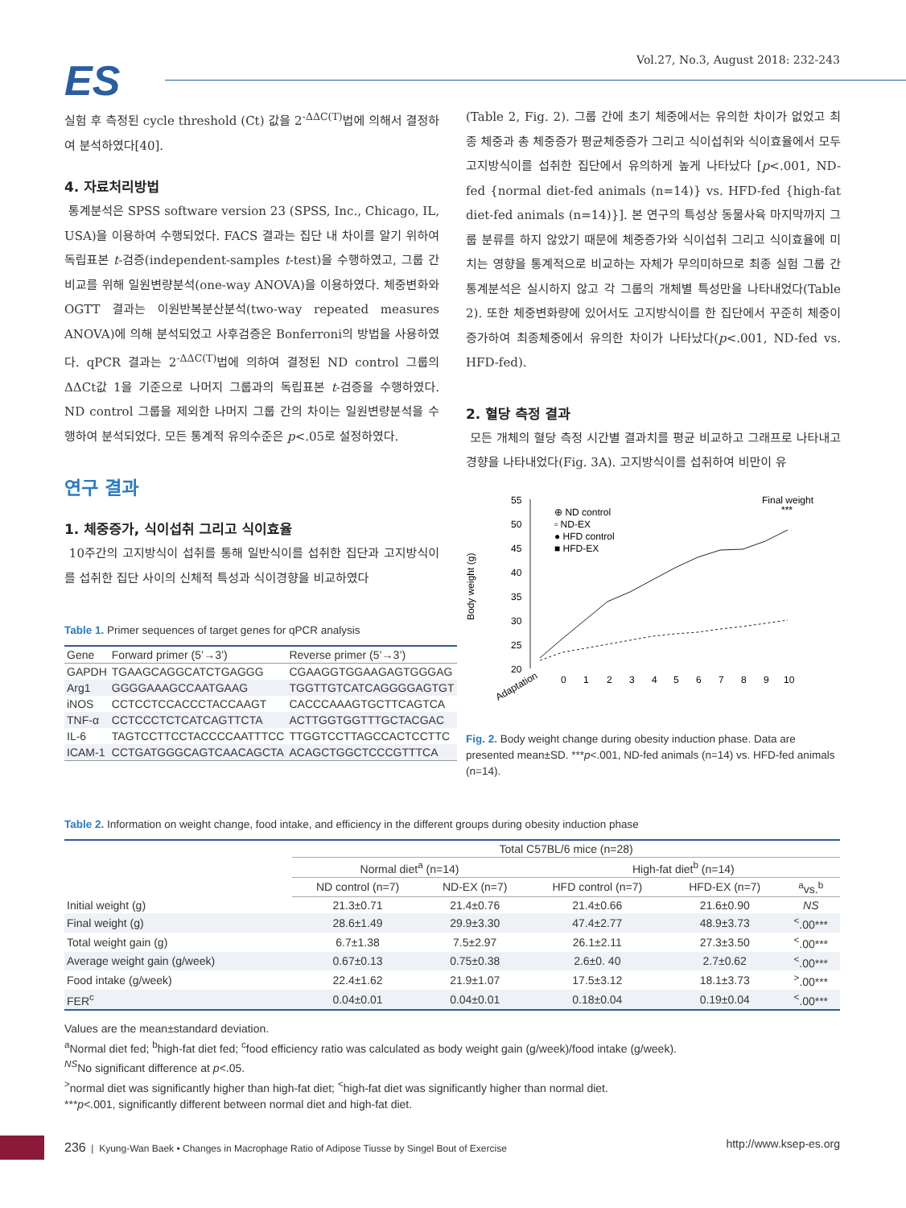ES
Vol.27, No.3, August 2018: 232-243
실험 후 측정된 cycle threshold (Ct) 값을 2<sup>-ΔΔC(T)</sup>법에 의해서 결정하여 분석하였다[40].
4. 자료처리방법
통계분석은 SPSS software version 23 (SPSS, Inc., Chicago, IL, USA)을 이용하여 수행되었다. FACS 결과는 집단 내 차이를 알기 위하여 독립표본 t-검증(independent-samples t-test)을 수행하였고, 그룹 간 비교를 위해 일원변량분석(one-way ANOVA)을 이용하였다. 체중변화와 OGTT 결과는 이원반복분산분석(two-way repeated measures ANOVA)에 의해 분석되었고 사후검증은 Bonferroni의 방법을 사용하였다. qPCR 결과는 2<sup>-ΔΔC(T)</sup>법에 의하여 결정된 ND control 그룹의 ΔΔCt값 1을 기준으로 나머지 그룹과의 독립표본 t-검증을 수행하였다. ND control 그룹을 제외한 나머지 그룹 간의 차이는 일원변량분석을 수행하여 분석되었다. 모든 통계적 유의수준은 p<.05로 설정하였다.
연구 결과
1. 체중증가, 식이섭취 그리고 식이효율
10주간의 고지방식이 섭취를 통해 일반식이를 섭취한 집단과 고지방식이를 섭취한 집단 사이의 신체적 특성과 식이경향을 비교하였다
Table 1. Primer sequences of target genes for qPCR analysis
| Gene | Forward primer (5’→3’) | Reverse primer (5’→3’) |
| --- | --- | --- |
| GAPDH | TGAAGCAGGCATCTGAGGG | CGAAGGTGGAAGAGTGGGAG |
| Arg1 | GGGGAAAGCCAATGAAG | TGGTTGTCATCAGGGGAGTGT |
| iNOS | CCTCCTCCACCCTACCAAGT | CACCCAAAGTGCTTCAGTCA |
| TNF-α | CCTCCCTCTCATCAGTTCTA | ACTTGGTGGTTTGCTACGAC |
| IL-6 | TAGTCCTTCCTACCCCAATTTCC | TTGGTCCTTAGCCACTCCTTC |
| ICAM-1 | CCTGATGGGCAGTCAACAGCTA | ACAGCTGGCTCCCGTTTCA |
(Table 2, Fig. 2). 그룹 간에 초기 체중에서는 유의한 차이가 없었고 최종 체중과 총 체중증가 평균체중증가 그리고 식이섭취와 식이효율에서 모두 고지방식이를 섭취한 집단에서 유의하게 높게 나타났다 [p<.001, ND-fed {normal diet-fed animals (n=14)} vs. HFD-fed {high-fat diet-fed animals (n=14)}]. 본 연구의 특성상 동물사육 마지막까지 그룹 분류를 하지 않았기 때문에 체중증가와 식이섭취 그리고 식이효율에 미치는 영향을 통계적으로 비교하는 자체가 무의미하므로 최종 실험 그룹 간 통계분석은 실시하지 않고 각 그룹의 개체별 특성만을 나타내었다(Table 2). 또한 체중변화량에 있어서도 고지방식이를 한 집단에서 꾸준히 체중이 증가하여 최종체중에서 유의한 차이가 나타났다(p<.001, ND-fed vs. HFD-fed).
2. 혈당 측정 결과
모든 개체의 혈당 측정 시간별 결과치를 평균 비교하고 그래프로 나타내고 경향을 나타내었다(Fig. 3A). 고지방식이를 섭취하여 비만이 유
Body weight (g)
55
50
45
40
35
30
25
20
Adaptation
0
1
2
3
4
5
6
7
8
9
10
⊕ ND control
▫ ND-EX
● HFD control
■ HFD-EX
Final weight
***
Fig. 2. Body weight change during obesity induction phase. Data are presented mean±SD. ***p<.001, ND-fed animals (n=14) vs. HFD-fed animals (n=14).
Table 2. Information on weight change, food intake, and efficiency in the different groups during obesity induction phase
| | Total C57BL/6 mice (n=28) | | | | |
| --- | --- | --- | --- | --- | --- |
| | Normal diet<sup>a</sup> (n=14) | | High-fat diet<sup>b</sup> (n=14) | | |
| | ND control (n=7) | ND-EX (n=7) | HFD control (n=7) | HFD-EX (n=7) | <sup>a</sup> vs.<sup>b</sup> |
| Initial weight (g) | 21.3±0.71 | 21.4±0.76 | 21.4±0.66 | 21.6±0.90 | NS |
| Final weight (g) | 28.6±1.49 | 29.9±3.30 | 47.4±2.77 | 48.9±3.73 | <sup><</sup>.00*** |
| Total weight gain (g) | 6.7±1.38 | 7.5±2.97 | 26.1±2.11 | 27.3±3.50 | <sup><</sup>.00*** |
| Average weight gain (g/week) | 0.67±0.13 | 0.75±0.38 | 2.6±0. 40 | 2.7±0.62 | <sup><</sup>.00*** |
| Food intake (g/week) | 22.4±1.62 | 21.9±1.07 | 17.5±3.12 | 18.1±3.73 | <sup>></sup>.00*** |
| FER<sup>c</sup> | 0.04±0.01 | 0.04±0.01 | 0.18±0.04 | 0.19±0.04 | <sup><</sup>.00*** |
Values are the mean±standard deviation.
<sup>a</sup> Normal diet fed; <sup>b</sup>high-fat diet fed; <sup>c</sup>food efficiency ratio was calculated as body weight gain (g/week)/food intake (g/week).
<sup>NS</sup>No significant difference at p<.05.
<sup>></sup>normal diet was significantly higher than high-fat diet; <sup><</sup>high-fat diet was significantly higher than normal diet.
***p<.001, significantly different between normal diet and high-fat diet.
236 | Kyung-Wan Baek • Changes in Macrophage Ratio of Adipose Tiusse by Singel Bout of Exercise http://www.ksep-es.org